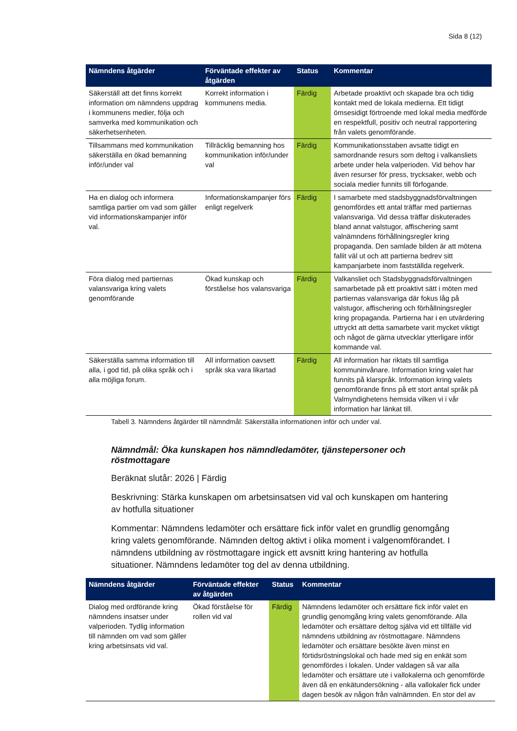Sida 8 (12)
| Nämndens åtgärder | Förväntade effekter av åtgärden | Status | Kommentar |
| --- | --- | --- | --- |
| Säkerställ att det finns korrekt information om nämndens uppdrag i kommunens medier, följa och samverka med kommunikation och säkerhetsenheten. | Korrekt information i kommunens media. | Färdig | Arbetade proaktivt och skapade bra och tidig kontakt med de lokala medierna. Ett tidigt ömsesidigt förtroende med lokal media medförde en respektfull, positiv och neutral rapportering från valets genomförande. |
| Tillsammans med kommunikation säkerställa en ökad bemanning inför/under val | Tillräcklig bemanning hos kommunikation inför/under val | Färdig | Kommunikationsstaben avsatte tidigt en samordnande resurs som deltog i valkansliets arbete under hela valperioden. Vid behov har även resurser för press, trycksaker, webb och sociala medier funnits till förfogande. |
| Ha en dialog och informera samtliga partier om vad som gäller vid informationskampanjer inför val. | Informationskampanjer förs enligt regelverk | Färdig | I samarbete med stadsbyggnadsförvaltningen genomfördes ett antal träffar med partiernas valansvariga. Vid dessa träffar diskuterades bland annat valstugor, affischering samt valnämndens förhållningsregler kring propaganda. Den samlade bilden är att mötena fallit väl ut och att partierna bedrev sitt kampanjarbete inom fastställda regelverk. |
| Föra dialog med partiernas valansvariga kring valets genomförande | Ökad kunskap och förståelse hos valansvariga | Färdig | Valkansliet och Stadsbyggnadsförvaltningen samarbetade på ett proaktivt sätt i möten med partiernas valansvariga där fokus låg på valstugor, affischering och förhållningsregler kring propaganda. Partierna har i en utvärdering uttryckt att detta samarbete varit mycket viktigt och något de gärna utvecklar ytterligare inför kommande val. |
| Säkerställa samma information till alla, i god tid, på olika språk och i alla möjliga forum. | All information oavsett språk ska vara likartad | Färdig | All information har riktats till samtliga kommuninvånare. Information kring valet har funnits på klarspråk. Information kring valets genomförande finns på ett stort antal språk på Valmyndighetens hemsida vilken vi i vår information har länkat till. |
Tabell 3. Nämndens åtgärder till nämndmål: Säkerställa informationen inför och under val.
Nämndmål: Öka kunskapen hos nämndledamöter, tjänstepersoner och röstmottagare
Beräknat slutår: 2026 | Färdig
Beskrivning: Stärka kunskapen om arbetsinsatsen vid val och kunskapen om hantering av hotfulla situationer
Kommentar: Nämndens ledamöter och ersättare fick inför valet en grundlig genomgång kring valets genomförande. Nämnden deltog aktivt i olika moment i valgenomförandet. I nämndens utbildning av röstmottagare ingick ett avsnitt kring hantering av hotfulla situationer. Nämndens ledamöter tog del av denna utbildning.
| Nämndens åtgärder | Förväntade effekter av åtgärden | Status | Kommentar |
| --- | --- | --- | --- |
| Dialog med ordförande kring nämndens insatser under valperioden. Tydlig information till nämnden om vad som gäller kring arbetsinsats vid val. | Ökad förståelse för rollen vid val | Färdig | Nämndens ledamöter och ersättare fick inför valet en grundlig genomgång kring valets genomförande. Alla ledamöter och ersättare deltog själva vid ett tillfälle vid nämndens utbildning av röstmottagare. Nämndens ledamöter och ersättare besökte även minst en förtidsröstningslokal och hade med sig en enkät som genomfördes i lokalen. Under valdagen så var alla ledamöter och ersättare ute i vallokalerna och genomförde även då en enkätundersökning - alla vallokaler fick under dagen besök av någon från valnämnden. En stor del av |